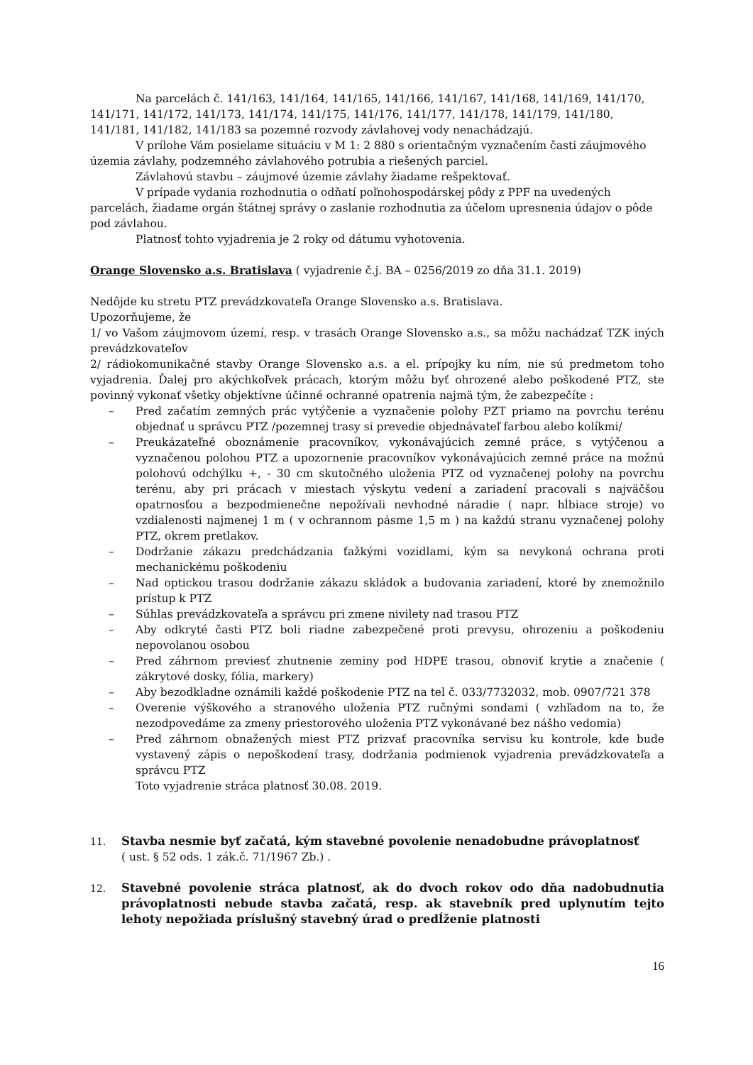Na parcelách č. 141/163, 141/164, 141/165, 141/166, 141/167, 141/168, 141/169, 141/170, 141/171, 141/172, 141/173, 141/174, 141/175, 141/176, 141/177, 141/178, 141/179, 141/180, 141/181, 141/182, 141/183 sa pozemné rozvody závlahovej vody nenachádzajú.
V prílohe Vám posielame situáciu v M 1: 2 880 s orientačným vyznačením časti záujmového územia závlahy, podzemného závlahového potrubia a riešených parciel.
Závlahovú stavbu – záujmové územie závlahy žiadame rešpektovať.
V prípade vydania rozhodnutia o odňatí poľnohospodárskej pôdy z PPF na uvedených parcelách, žiadame orgán štátnej správy o zaslanie rozhodnutia za účelom upresnenia údajov o pôde pod závlahou.
Platnosť tohto vyjadrenia je 2 roky od dátumu vyhotovenia.
Orange Slovensko a.s. Bratislava ( vyjadrenie č.j. BA – 0256/2019 zo dňa 31.1. 2019)
Nedôjde ku stretu PTZ prevádzkovateľa Orange Slovensko a.s. Bratislava.
Upozorňujeme, že
1/ vo Vašom záujmovom území, resp. v trasách Orange Slovensko a.s., sa môžu nachádzať TZK iných prevádzkovateľov
2/ rádiokomunikačné stavby Orange Slovensko a.s. a el. prípojky ku ním, nie sú predmetom toho vyjadrenia. Ďalej pro akýchkoľvek prácach, ktorým môžu byť ohrozené alebo poškodené PTZ, ste povinný vykonať všetky objektívne účinné ochranné opatrenia najmä tým, že zabezpečíte :
– Pred začatím zemných prác vytýčenie a vyznačenie polohy PZT priamo na povrchu terénu objednať u správcu PTZ /pozemnej trasy si prevedie objednávateľ farbou alebo kolíkmi/
– Preukázateľné oboznámenie pracovníkov, vykonávajúcich zemné práce, s vytýčenou a vyznačenou polohou PTZ a upozornenie pracovníkov vykonávajúcich zemné práce na možnú polohovú odchýlku +, - 30 cm skutočného uloženia PTZ od vyznačenej polohy na povrchu terénu, aby pri prácach v miestach výskytu vedení a zariadení pracovali s najväčšou opatrnosťou a bezpodmienečne nepožívali nevhodné náradie ( napr. hĺbiace stroje) vo vzdialenosti najmenej 1 m ( v ochrannom pásme 1,5 m ) na každú stranu vyznačenej polohy PTZ, okrem pretlakov.
– Dodržanie zákazu predchádzania ťažkými vozidlami, kým sa nevykoná ochrana proti mechanickému poškodeniu
– Nad optickou trasou dodržanie zákazu skládok a budovania zariadení, ktoré by znemožnilo prístup k PTZ
– Súhlas prevádzkovateľa a správcu pri zmene nivilety nad trasou PTZ
– Aby odkryté časti PTZ boli riadne zabezpečené proti prevysu, ohrozeniu a poškodeniu nepovolanou osobou
– Pred záhrnom previesť zhutnenie zeminy pod HDPE trasou, obnoviť krytie a značenie ( zákrytové dosky, fólia, markery)
– Aby bezodkladne oznámili každé poškodenie PTZ na tel č. 033/7732032, mob. 0907/721 378
– Overenie výškového a stranového uloženia PTZ ručnými sondami ( vzhľadom na to, že nezodpovedáme za zmeny priestorového uloženia PTZ vykonávané bez nášho vedomia)
– Pred záhrnom obnažených miest PTZ prizvať pracovníka servisu ku kontrole, kde bude vystavený zápis o nepoškodení trasy, dodržania podmienok vyjadrenia prevádzkovateľa a správcu PTZ
Toto vyjadrenie stráca platnosť 30.08. 2019.
11.
Stavba nesmie byť začatá, kým stavebné povolenie nenadobudne právoplatnosť
( ust. § 52 ods. 1 zák.č. 71/1967 Zb.) .
12.
Stavebné povolenie stráca platnosť, ak do dvoch rokov odo dňa nadobudnutia právoplatnosti nebude stavba začatá, resp. ak stavebník pred uplynutím tejto lehoty nepožiada príslušný stavebný úrad o predĺženie platnosti
16